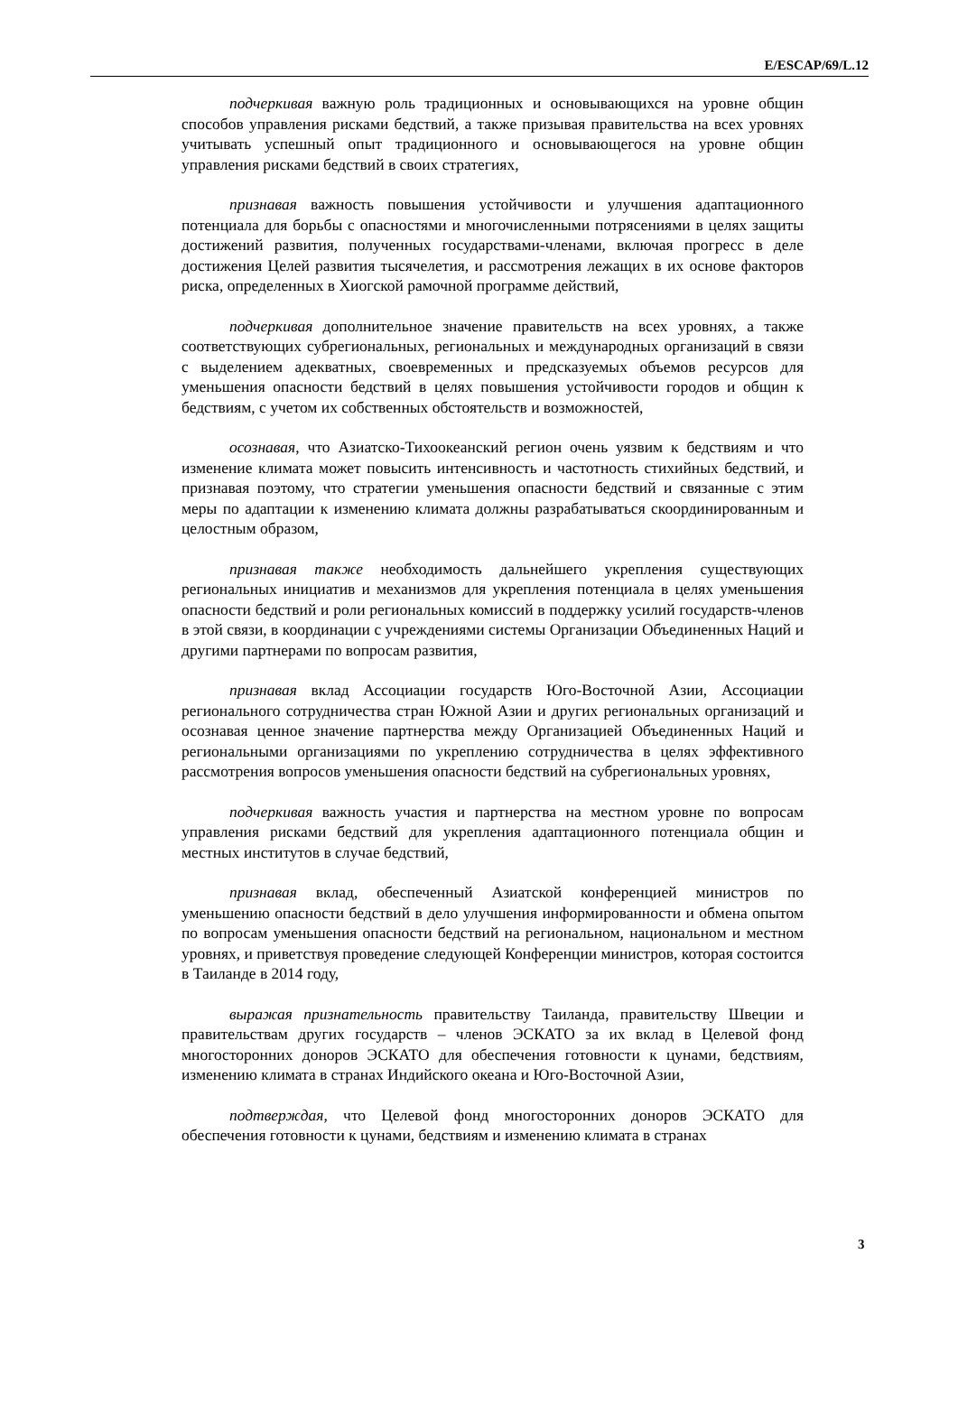E/ESCAP/69/L.12
подчеркивая важную роль традиционных и основывающихся на уровне общин способов управления рисками бедствий, а также призывая правительства на всех уровнях учитывать успешный опыт традиционного и основывающегося на уровне общин управления рисками бедствий в своих стратегиях,
признавая важность повышения устойчивости и улучшения адаптационного потенциала для борьбы с опасностями и многочисленными потрясениями в целях защиты достижений развития, полученных государствами-членами, включая прогресс в деле достижения Целей развития тысячелетия, и рассмотрения лежащих в их основе факторов риска, определенных в Хиогской рамочной программе действий,
подчеркивая дополнительное значение правительств на всех уровнях, а также соответствующих субрегиональных, региональных и международных организаций в связи с выделением адекватных, своевременных и предсказуемых объемов ресурсов для уменьшения опасности бедствий в целях повышения устойчивости городов и общин к бедствиям, с учетом их собственных обстоятельств и возможностей,
осознавая, что Азиатско-Тихоокеанский регион очень уязвим к бедствиям и что изменение климата может повысить интенсивность и частотность стихийных бедствий, и признавая поэтому, что стратегии уменьшения опасности бедствий и связанные с этим меры по адаптации к изменению климата должны разрабатываться скоординированным и целостным образом,
признавая также необходимость дальнейшего укрепления существующих региональных инициатив и механизмов для укрепления потенциала в целях уменьшения опасности бедствий и роли региональных комиссий в поддержку усилий государств-членов в этой связи, в координации с учреждениями системы Организации Объединенных Наций и другими партнерами по вопросам развития,
признавая вклад Ассоциации государств Юго-Восточной Азии, Ассоциации регионального сотрудничества стран Южной Азии и других региональных организаций и осознавая ценное значение партнерства между Организацией Объединенных Наций и региональными организациями по укреплению сотрудничества в целях эффективного рассмотрения вопросов уменьшения опасности бедствий на субрегиональных уровнях,
подчеркивая важность участия и партнерства на местном уровне по вопросам управления рисками бедствий для укрепления адаптационного потенциала общин и местных институтов в случае бедствий,
признавая вклад, обеспеченный Азиатской конференцией министров по уменьшению опасности бедствий в дело улучшения информированности и обмена опытом по вопросам уменьшения опасности бедствий на региональном, национальном и местном уровнях, и приветствуя проведение следующей Конференции министров, которая состоится в Таиланде в 2014 году,
выражая признательность правительству Таиланда, правительству Швеции и правительствам других государств – членов ЭСКАТО за их вклад в Целевой фонд многосторонних доноров ЭСКАТО для обеспечения готовности к цунами, бедствиям, изменению климата в странах Индийского океана и Юго-Восточной Азии,
подтверждая, что Целевой фонд многосторонних доноров ЭСКАТО для обеспечения готовности к цунами, бедствиям и изменению климата в странах
3